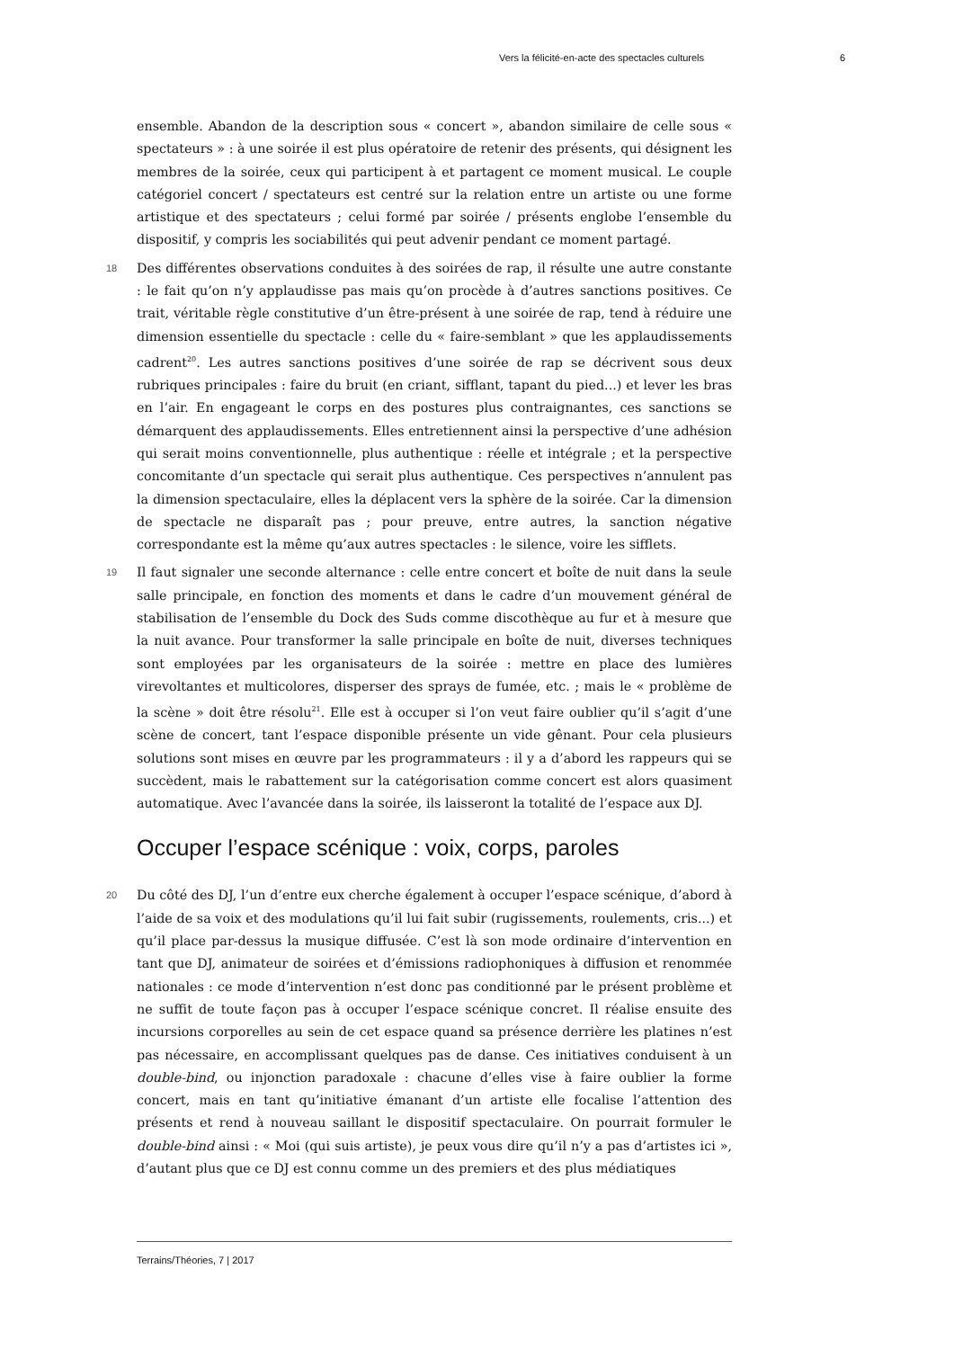Vers la félicité-en-acte des spectacles culturels 6
ensemble. Abandon de la description sous « concert », abandon similaire de celle sous « spectateurs » : à une soirée il est plus opératoire de retenir des présents, qui désignent les membres de la soirée, ceux qui participent à et partagent ce moment musical. Le couple catégoriel concert / spectateurs est centré sur la relation entre un artiste ou une forme artistique et des spectateurs ; celui formé par soirée / présents englobe l’ensemble du dispositif, y compris les sociabilités qui peut advenir pendant ce moment partagé.
18 Des différentes observations conduites à des soirées de rap, il résulte une autre constante : le fait qu’on n’y applaudisse pas mais qu’on procède à d’autres sanctions positives. Ce trait, véritable règle constitutive d’un être-présent à une soirée de rap, tend à réduire une dimension essentielle du spectacle : celle du « faire-semblant » que les applaudissements cadrent<sup>20</sup>. Les autres sanctions positives d’une soirée de rap se décrivent sous deux rubriques principales : faire du bruit (en criant, sifflant, tapant du pied...) et lever les bras en l’air. En engageant le corps en des postures plus contraignantes, ces sanctions se démarquent des applaudissements. Elles entretiennent ainsi la perspective d’une adhésion qui serait moins conventionnelle, plus authentique : réelle et intégrale ; et la perspective concomitante d’un spectacle qui serait plus authentique. Ces perspectives n’annulent pas la dimension spectaculaire, elles la déplacent vers la sphère de la soirée. Car la dimension de spectacle ne disparaît pas ; pour preuve, entre autres, la sanction négative correspondante est la même qu’aux autres spectacles : le silence, voire les sifflets.
19 Il faut signaler une seconde alternance : celle entre concert et boîte de nuit dans la seule salle principale, en fonction des moments et dans le cadre d’un mouvement général de stabilisation de l’ensemble du Dock des Suds comme discothèque au fur et à mesure que la nuit avance. Pour transformer la salle principale en boîte de nuit, diverses techniques sont employées par les organisateurs de la soirée : mettre en place des lumières virevoltantes et multicolores, disperser des sprays de fumée, etc. ; mais le « problème de la scène » doit être résolu<sup>21</sup>. Elle est à occuper si l’on veut faire oublier qu’il s’agit d’une scène de concert, tant l’espace disponible présente un vide gênant. Pour cela plusieurs solutions sont mises en œuvre par les programmateurs : il y a d’abord les rappeurs qui se succèdent, mais le rabattement sur la catégorisation comme concert est alors quasiment automatique. Avec l’avancée dans la soirée, ils laisseront la totalité de l’espace aux DJ.
Occuper l’espace scénique : voix, corps, paroles
20 Du côté des DJ, l’un d’entre eux cherche également à occuper l’espace scénique, d’abord à l’aide de sa voix et des modulations qu’il lui fait subir (rugissements, roulements, cris...) et qu’il place par-dessus la musique diffusée. C’est là son mode ordinaire d’intervention en tant que DJ, animateur de soirées et d’émissions radiophoniques à diffusion et renommée nationales : ce mode d’intervention n’est donc pas conditionné par le présent problème et ne suffit de toute façon pas à occuper l’espace scénique concret. Il réalise ensuite des incursions corporelles au sein de cet espace quand sa présence derrière les platines n’est pas nécessaire, en accomplissant quelques pas de danse. Ces initiatives conduisent à un double-bind, ou injonction paradoxale : chacune d’elles vise à faire oublier la forme concert, mais en tant qu’initiative émanant d’un artiste elle focalise l’attention des présents et rend à nouveau saillant le dispositif spectaculaire. On pourrait formuler le double-bind ainsi : « Moi (qui suis artiste), je peux vous dire qu’il n’y a pas d’artistes ici », d’autant plus que ce DJ est connu comme un des premiers et des plus médiatiques
Terrains/Théories, 7 | 2017